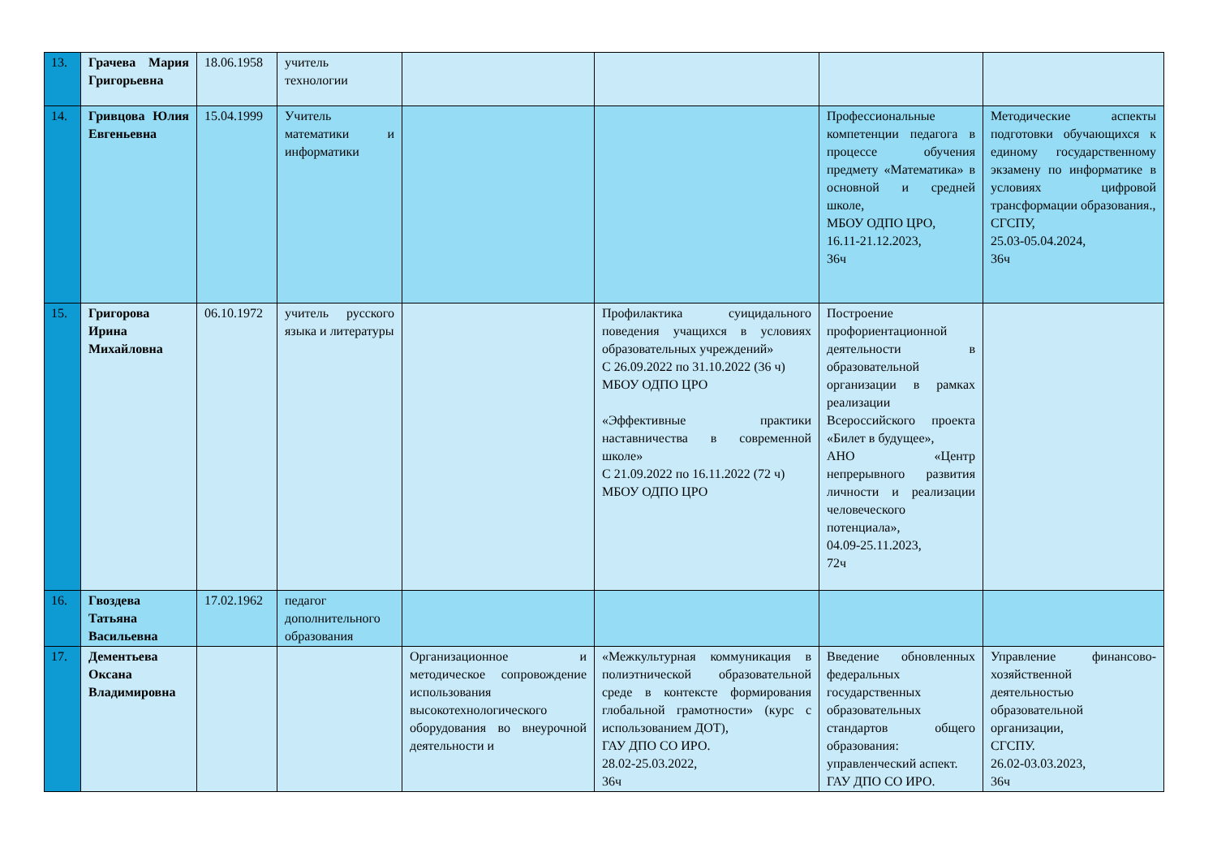| 13. | Грачева Мария Григорьевна | 18.06.1958 | учитель технологии | | | | |
| 14. | Гривцова Юлия Евгеньевна | 15.04.1999 | Учитель математики и информатики | | | Профессиональные компетенции педагога в процессе обучения предмету «Математика» в основной и средней школе, МБОУ ОДПО ЦРО, 16.11-21.12.2023, 36ч | Методические аспекты подготовки обучающихся к единому государственному экзамену по информатике в условиях цифровой трансформации образования., СГСПУ, 25.03-05.04.2024, 36ч |
| 15. | Григорова Ирина Михайловна | 06.10.1972 | учитель русского языка и литературы | | Профилактика суицидального поведения учащихся в условиях образовательных учреждений» С 26.09.2022 по 31.10.2022 (36 ч) МБОУ ОДПО ЦРО «Эффективные практики наставничества в современной школе» С 21.09.2022 по 16.11.2022 (72 ч) МБОУ ОДПО ЦРО | Построение профориентационной деятельности в образовательной организации в рамках реализации Всероссийского проекта «Билет в будущее», АНО «Центр непрерывного развития личности и реализации человеческого потенциала», 04.09-25.11.2023, 72ч | |
| 16. | Гвоздева Татьяна Васильевна | 17.02.1962 | педагог дополнительного образования | | | | |
| 17. | Дементьева Оксана Владимировна | | | Организационное и методическое сопровождение использования высокотехнологического оборудования во внеурочной деятельности и | «Межкультурная коммуникация в полиэтнической образовательной среде в контексте формирования глобальной грамотности» (курс с использованием ДОТ), ГАУ ДПО СО ИРО. 28.02-25.03.2022, 36ч | Введение обновленных федеральных государственных образовательных стандартов общего образования: управленческий аспект. ГАУ ДПО СО ИРО. | Управление финансово-хозяйственной деятельностью образовательной организации, СГСПУ. 26.02-03.03.2023, 36ч |